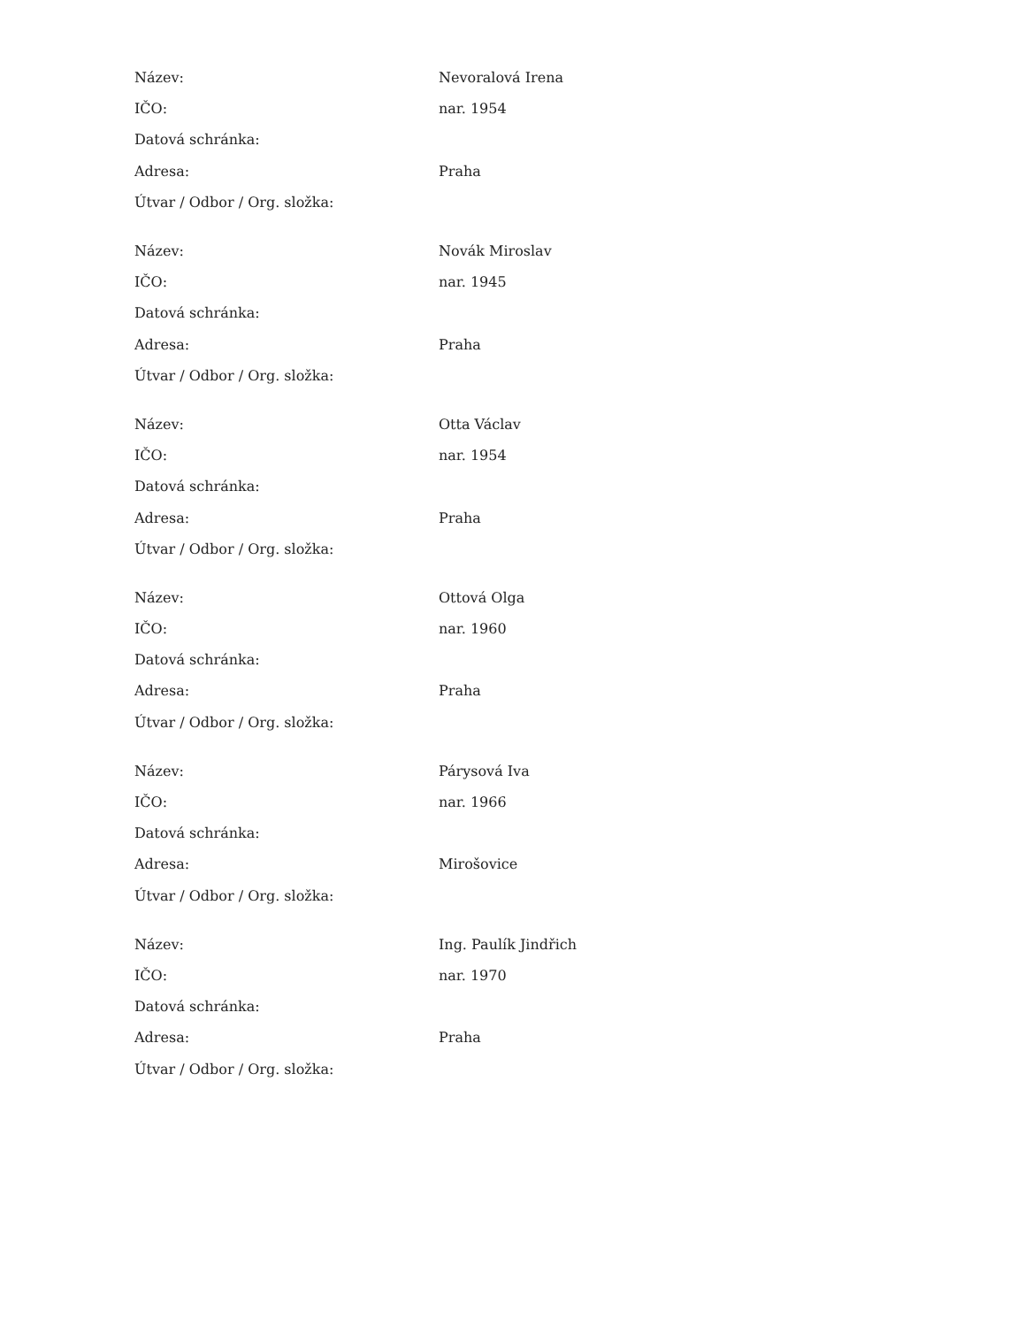| Název: | Nevoralová Irena |
| IČO: | nar. 1954 |
| Datová schránka: | |
| Adresa: | Praha |
| Útvar / Odbor / Org. složka: | |
| Název: | Novák Miroslav |
| IČO: | nar. 1945 |
| Datová schránka: | |
| Adresa: | Praha |
| Útvar / Odbor / Org. složka: | |
| Název: | Otta Václav |
| IČO: | nar. 1954 |
| Datová schránka: | |
| Adresa: | Praha |
| Útvar / Odbor / Org. složka: | |
| Název: | Ottová Olga |
| IČO: | nar. 1960 |
| Datová schránka: | |
| Adresa: | Praha |
| Útvar / Odbor / Org. složka: | |
| Název: | Párysová Iva |
| IČO: | nar. 1966 |
| Datová schránka: | |
| Adresa: | Mirošovice |
| Útvar / Odbor / Org. složka: | |
| Název: | Ing. Paulík Jindřich |
| IČO: | nar. 1970 |
| Datová schránka: | |
| Adresa: | Praha |
| Útvar / Odbor / Org. složka: | |